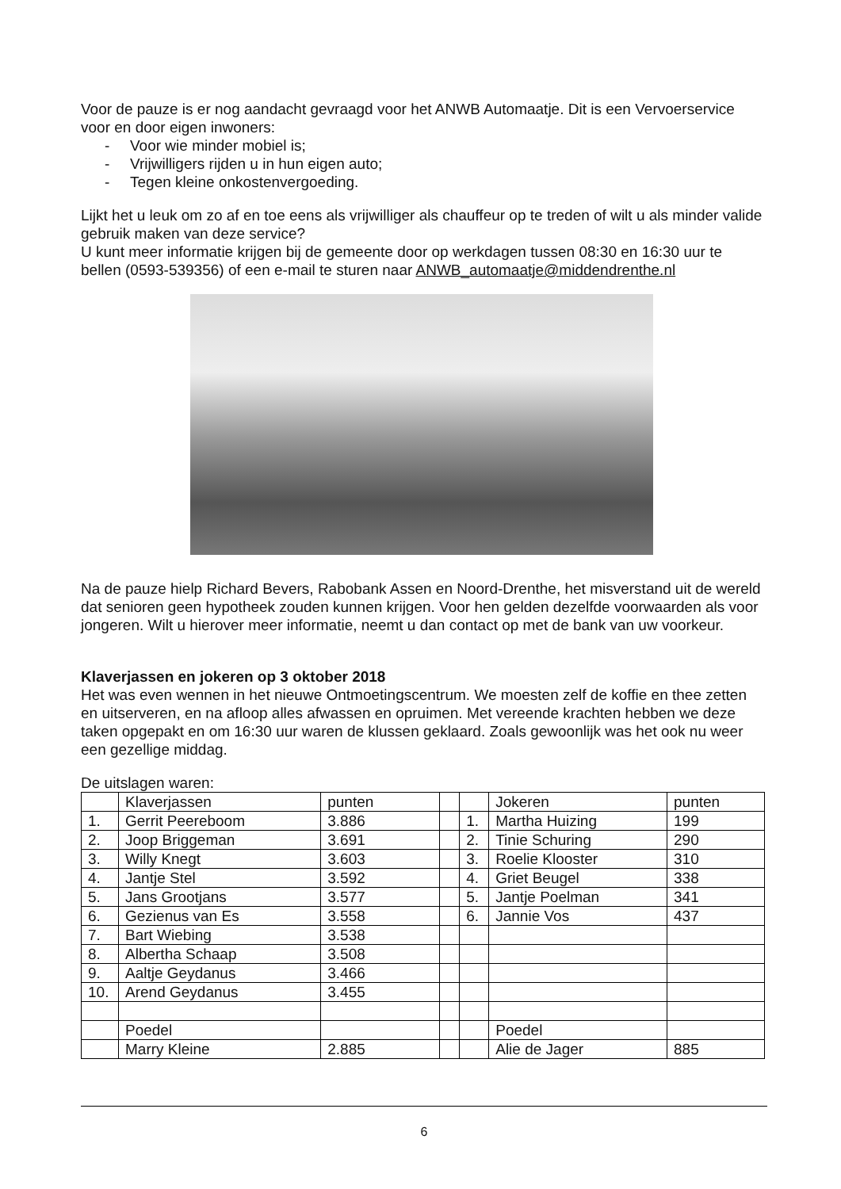Voor de pauze is er nog aandacht gevraagd voor het ANWB Automaatje. Dit is een Vervoerservice voor en door eigen inwoners:
- Voor wie minder mobiel is;
- Vrijwilligers rijden u in hun eigen auto;
- Tegen kleine onkostenvergoeding.
Lijkt het u leuk om zo af en toe eens als vrijwilliger als chauffeur op te treden of wilt u als minder valide gebruik maken van deze service?
U kunt meer informatie krijgen bij de gemeente door op werkdagen tussen 08:30 en 16:30 uur te bellen (0593-539356) of een e-mail te sturen naar ANWB_automaatje@middendrenthe.nl
Na de pauze hielp Richard Bevers, Rabobank Assen en Noord-Drenthe, het misverstand uit de wereld dat senioren geen hypotheek zouden kunnen krijgen. Voor hen gelden dezelfde voorwaarden als voor jongeren. Wilt u hierover meer informatie, neemt u dan contact op met de bank van uw voorkeur.
Klaverjassen en jokeren op 3 oktober 2018
Het was even wennen in het nieuwe Ontmoetingscentrum. We moesten zelf de koffie en thee zetten en uitserveren, en na afloop alles afwassen en opruimen. Met vereende krachten hebben we deze taken opgepakt en om 16:30 uur waren de klussen geklaard. Zoals gewoonlijk was het ook nu weer een gezellige middag.
De uitslagen waren:
| | Klaverjassen | punten | | | Jokeren | punten |
| 1. | Gerrit Peereboom | 3.886 | | 1. | Martha Huizing | 199 |
| 2. | Joop Briggeman | 3.691 | | 2. | Tinie Schuring | 290 |
| 3. | Willy Knegt | 3.603 | | 3. | Roelie Klooster | 310 |
| 4. | Jantje Stel | 3.592 | | 4. | Griet Beugel | 338 |
| 5. | Jans Grootjans | 3.577 | | 5. | Jantje Poelman | 341 |
| 6. | Gezienus van Es | 3.558 | | 6. | Jannie Vos | 437 |
| 7. | Bart Wiebing | 3.538 | | | | |
| 8. | Albertha Schaap | 3.508 | | | | |
| 9. | Aaltje Geydanus | 3.466 | | | | |
| 10. | Arend Geydanus | 3.455 | | | | |
| | Poedel | | | | Poedel | |
| | Marry Kleine | 2.885 | | | Alie de Jager | 885 |
6